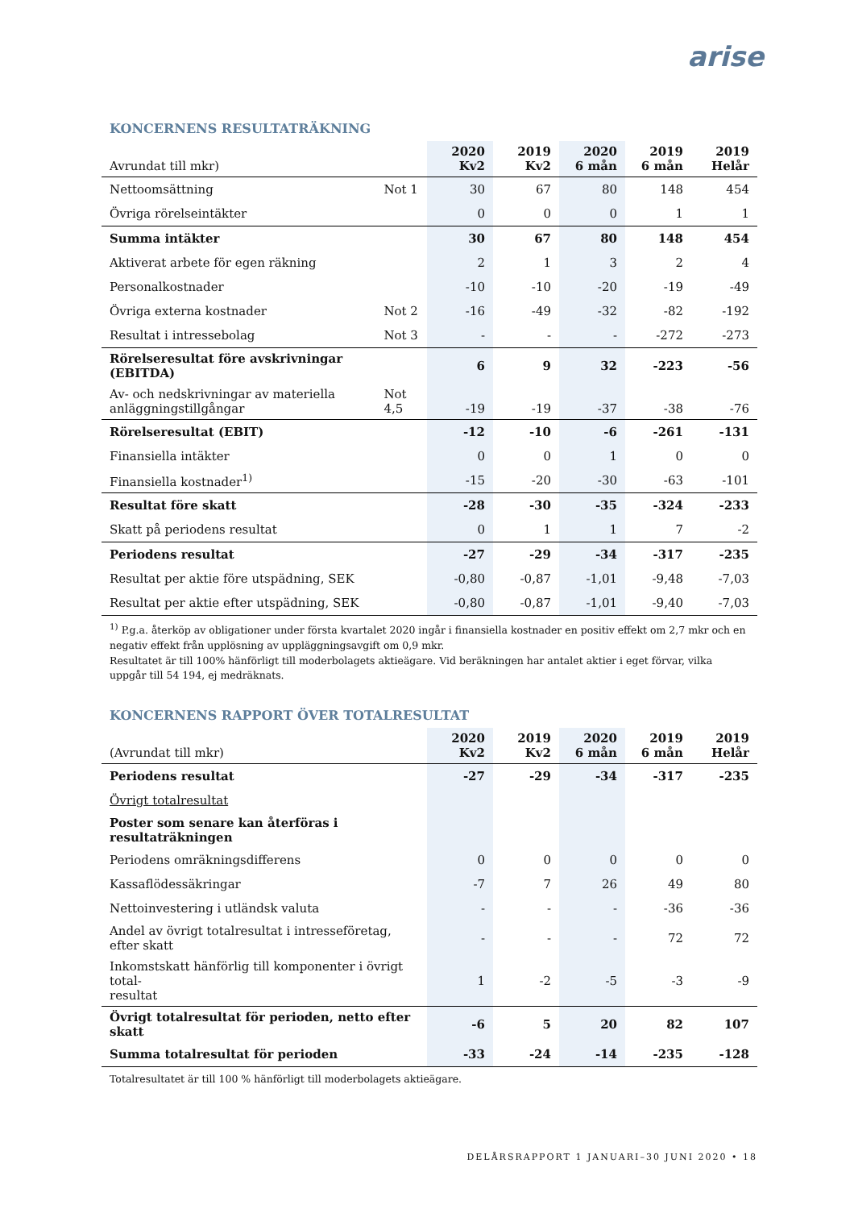arise
KONCERNENS RESULTATRÄKNING
| Avrundat till mkr) | | 2020 Kv2 | 2019 Kv2 | 2020 6 mån | 2019 6 mån | 2019 Helår |
| --- | --- | --- | --- | --- | --- | --- |
| Nettoomsättning | Not 1 | 30 | 67 | 80 | 148 | 454 |
| Övriga rörelseintäkter | | 0 | 0 | 0 | 1 | 1 |
| Summa intäkter | | 30 | 67 | 80 | 148 | 454 |
| Aktiverat arbete för egen räkning | | 2 | 1 | 3 | 2 | 4 |
| Personalkostnader | | -10 | -10 | -20 | -19 | -49 |
| Övriga externa kostnader | Not 2 | -16 | -49 | -32 | -82 | -192 |
| Resultat i intressebolag | Not 3 | - | - | - | -272 | -273 |
| Rörelseresultat före avskrivningar (EBITDA) | | 6 | 9 | 32 | -223 | -56 |
| Av- och nedskrivningar av materiella anläggningstillgångar | Not 4,5 | -19 | -19 | -37 | -38 | -76 |
| Rörelseresultat (EBIT) | | -12 | -10 | -6 | -261 | -131 |
| Finansiella intäkter | | 0 | 0 | 1 | 0 | 0 |
| Finansiella kostnader<sup>1)</sup> | | -15 | -20 | -30 | -63 | -101 |
| Resultat före skatt | | -28 | -30 | -35 | -324 | -233 |
| Skatt på periodens resultat | | 0 | 1 | 1 | 7 | -2 |
| Periodens resultat | | -27 | -29 | -34 | -317 | -235 |
| Resultat per aktie före utspädning, SEK | | -0,80 | -0,87 | -1,01 | -9,48 | -7,03 |
| Resultat per aktie efter utspädning, SEK | | -0,80 | -0,87 | -1,01 | -9,40 | -7,03 |
<sup>1)</sup> P.g.a. återköp av obligationer under första kvartalet 2020 ingår i finansiella kostnader en positiv effekt om 2,7 mkr och en negativ effekt från upplösning av uppläggningsavgift om 0,9 mkr.
Resultatet är till 100% hänförligt till moderbolagets aktieägare. Vid beräkningen har antalet aktier i eget förvar, vilka uppgår till 54 194, ej medräknats.
KONCERNENS RAPPORT ÖVER TOTALRESULTAT
| (Avrundat till mkr) | 2020 Kv2 | 2019 Kv2 | 2020 6 mån | 2019 6 mån | 2019 Helår |
| --- | --- | --- | --- | --- | --- |
| Periodens resultat | -27 | -29 | -34 | -317 | -235 |
| Övrigt totalresultat | | | | | |
| Poster som senare kan återföras i resultaträkningen | | | | | |
| Periodens omräkningsdifferens | 0 | 0 | 0 | 0 | 0 |
| Kassaflödessäkringar | -7 | 7 | 26 | 49 | 80 |
| Nettoinvestering i utländsk valuta | - | - | - | -36 | -36 |
| Andel av övrigt totalresultat i intresseföretag, efter skatt | - | - | - | 72 | 72 |
| Inkomstskatt hänförlig till komponenter i övrigt total- resultat | 1 | -2 | -5 | -3 | -9 |
| Övrigt totalresultat för perioden, netto efter skatt | -6 | 5 | 20 | 82 | 107 |
| Summa totalresultat för perioden | -33 | -24 | -14 | -235 | -128 |
Totalresultatet är till 100 % hänförligt till moderbolagets aktieägare.
DELÅRSRAPPORT 1 JANUARI–30 JUNI 2020 • 18